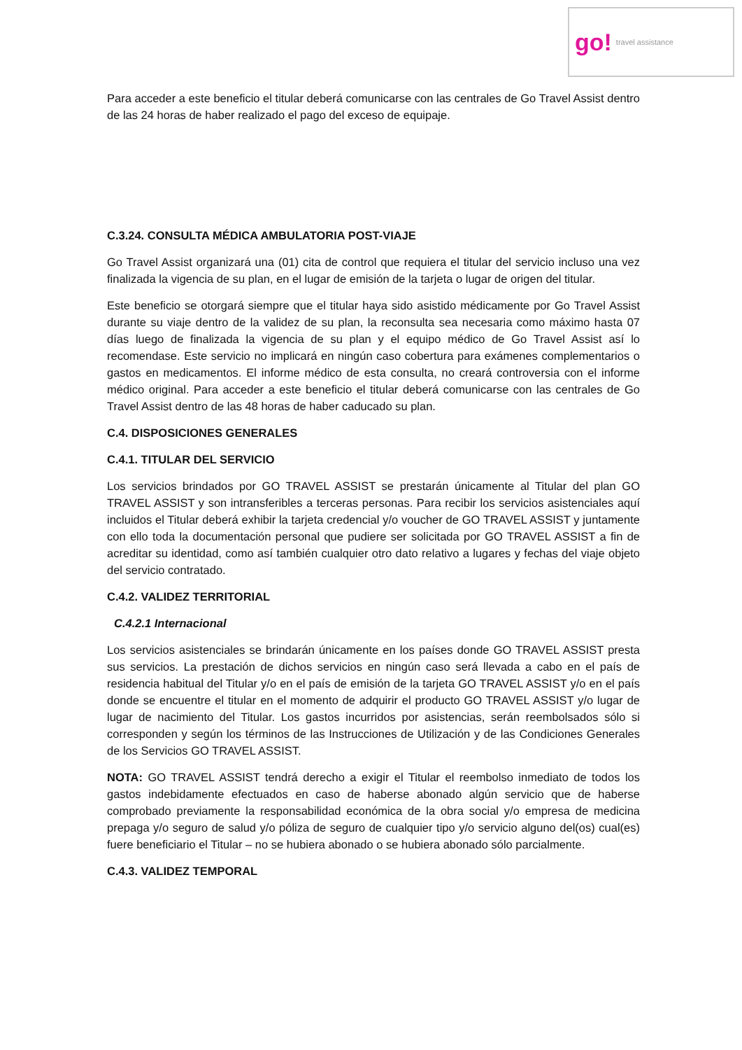go! travel assistance
Para acceder a este beneficio el titular deberá comunicarse con las centrales de Go Travel Assist dentro de las 24 horas de haber realizado el pago del exceso de equipaje.
C.3.24. CONSULTA MÉDICA AMBULATORIA POST-VIAJE
Go Travel Assist organizará una (01) cita de control que requiera el titular del servicio incluso una vez finalizada la vigencia de su plan, en el lugar de emisión de la tarjeta o lugar de origen del titular.
Este beneficio se otorgará siempre que el titular haya sido asistido médicamente por Go Travel Assist durante su viaje dentro de la validez de su plan, la reconsulta sea necesaria como máximo hasta 07 días luego de finalizada la vigencia de su plan y el equipo médico de Go Travel Assist así lo recomendase. Este servicio no implicará en ningún caso cobertura para exámenes complementarios o gastos en medicamentos. El informe médico de esta consulta, no creará controversia con el informe médico original. Para acceder a este beneficio el titular deberá comunicarse con las centrales de Go Travel Assist dentro de las 48 horas de haber caducado su plan.
C.4. DISPOSICIONES GENERALES
C.4.1. TITULAR DEL SERVICIO
Los servicios brindados por GO TRAVEL ASSIST se prestarán únicamente al Titular del plan GO TRAVEL ASSIST y son intransferibles a terceras personas. Para recibir los servicios asistenciales aquí incluidos el Titular deberá exhibir la tarjeta credencial y/o voucher de GO TRAVEL ASSIST y juntamente con ello toda la documentación personal que pudiere ser solicitada por GO TRAVEL ASSIST a fin de acreditar su identidad, como así también cualquier otro dato relativo a lugares y fechas del viaje objeto del servicio contratado.
C.4.2. VALIDEZ TERRITORIAL
C.4.2.1 Internacional
Los servicios asistenciales se brindarán únicamente en los países donde GO TRAVEL ASSIST presta sus servicios. La prestación de dichos servicios en ningún caso será llevada a cabo en el país de residencia habitual del Titular y/o en el país de emisión de la tarjeta GO TRAVEL ASSIST y/o en el país donde se encuentre el titular en el momento de adquirir el producto GO TRAVEL ASSIST y/o lugar de lugar de nacimiento del Titular. Los gastos incurridos por asistencias, serán reembolsados sólo si corresponden y según los términos de las Instrucciones de Utilización y de las Condiciones Generales de los Servicios GO TRAVEL ASSIST.
NOTA: GO TRAVEL ASSIST tendrá derecho a exigir el Titular el reembolso inmediato de todos los gastos indebidamente efectuados en caso de haberse abonado algún servicio que de haberse comprobado previamente la responsabilidad económica de la obra social y/o empresa de medicina prepaga y/o seguro de salud y/o póliza de seguro de cualquier tipo y/o servicio alguno del(os) cual(es) fuere beneficiario el Titular – no se hubiera abonado o se hubiera abonado sólo parcialmente.
C.4.3. VALIDEZ TEMPORAL